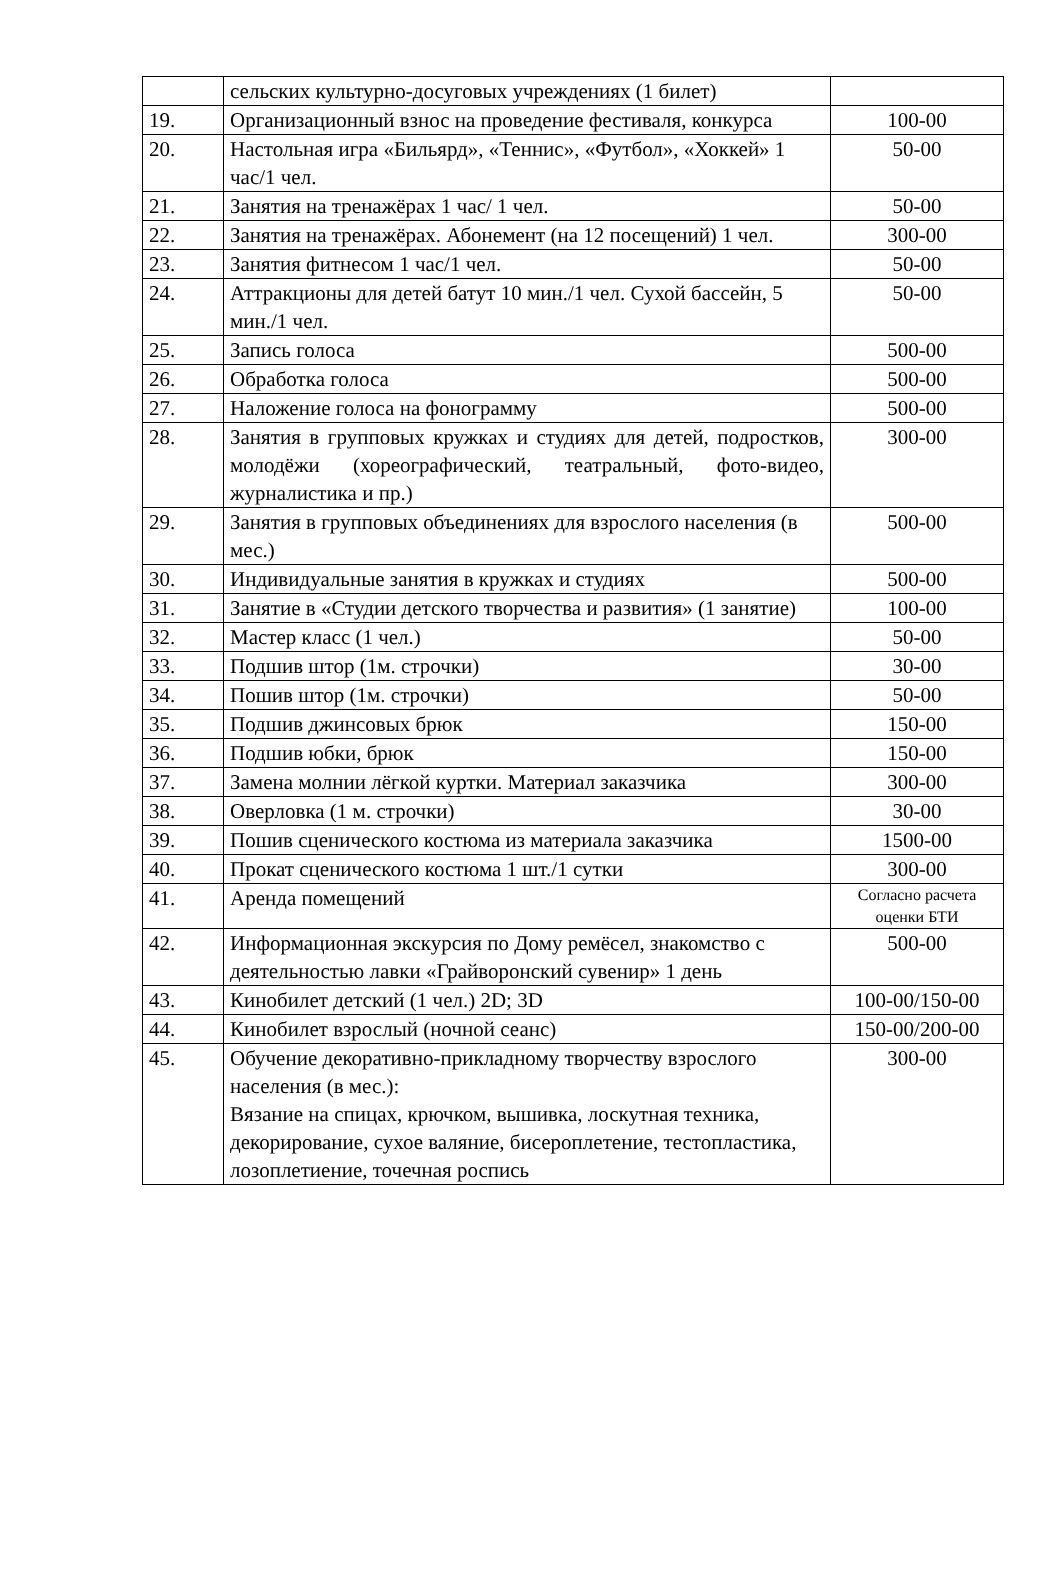| | сельских культурно-досуговых учреждениях (1 билет) | |
| 19. | Организационный взнос на проведение фестиваля, конкурса | 100-00 |
| 20. | Настольная игра «Бильярд», «Теннис», «Футбол», «Хоккей» 1 час/1 чел. | 50-00 |
| 21. | Занятия на тренажёрах 1 час/ 1 чел. | 50-00 |
| 22. | Занятия на тренажёрах. Абонемент (на 12 посещений) 1 чел. | 300-00 |
| 23. | Занятия фитнесом 1 час/1 чел. | 50-00 |
| 24. | Аттракционы для детей батут 10 мин./1 чел. Сухой бассейн, 5 мин./1 чел. | 50-00 |
| 25. | Запись голоса | 500-00 |
| 26. | Обработка голоса | 500-00 |
| 27. | Наложение голоса на фонограмму | 500-00 |
| 28. | Занятия в групповых кружках и студиях для детей, подростков, молодёжи (хореографический, театральный, фото-видео, журналистика и пр.) | 300-00 |
| 29. | Занятия в групповых объединениях для взрослого населения (в мес.) | 500-00 |
| 30. | Индивидуальные занятия в кружках и студиях | 500-00 |
| 31. | Занятие в «Студии детского творчества и развития» (1 занятие) | 100-00 |
| 32. | Мастер класс (1 чел.) | 50-00 |
| 33. | Подшив штор (1м. строчки) | 30-00 |
| 34. | Пошив штор (1м. строчки) | 50-00 |
| 35. | Подшив джинсовых брюк | 150-00 |
| 36. | Подшив юбки, брюк | 150-00 |
| 37. | Замена молнии лёгкой куртки. Материал заказчика | 300-00 |
| 38. | Оверловка (1 м. строчки) | 30-00 |
| 39. | Пошив сценического костюма из материала заказчика | 1500-00 |
| 40. | Прокат сценического костюма 1 шт./1 сутки | 300-00 |
| 41. | Аренда помещений | Согласно расчета оценки БТИ |
| 42. | Информационная экскурсия по Дому ремёсел, знакомство с деятельностью лавки «Грайворонский сувенир» 1 день | 500-00 |
| 43. | Кинобилет детский (1 чел.) 2D; 3D | 100-00/150-00 |
| 44. | Кинобилет взрослый (ночной сеанс) | 150-00/200-00 |
| 45. | Обучение декоративно-прикладному творчеству взрослого населения (в мес.): Вязание на спицах, крючком, вышивка, лоскутная техника, декорирование, сухое валяние, бисероплетение, тестопластика, лозоплетиение, точечная роспись | 300-00 |